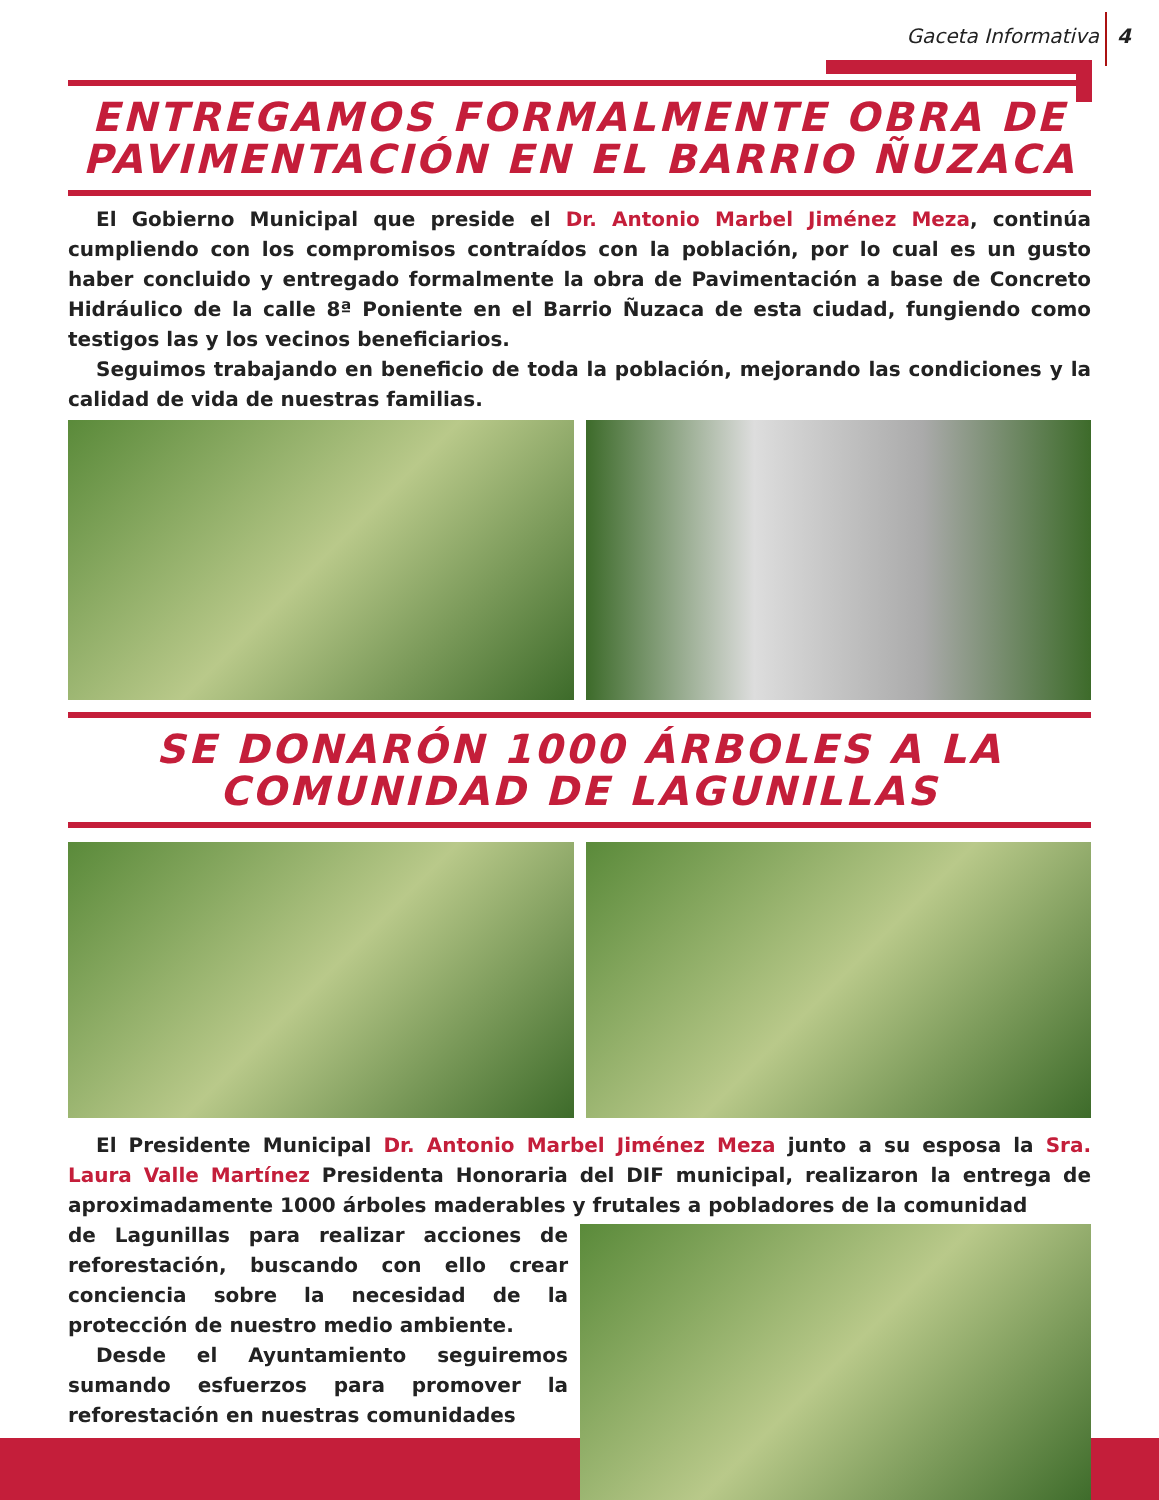Gaceta Informativa 4
ENTREGAMOS FORMALMENTE OBRA DE PAVIMENTACIÓN EN EL BARRIO ÑUZACA
El Gobierno Municipal que preside el Dr. Antonio Marbel Jiménez Meza, continúa cumpliendo con los compromisos contraídos con la población, por lo cual es un gusto haber concluido y entregado formalmente la obra de Pavimentación a base de Concreto Hidráulico de la calle 8ª Poniente en el Barrio Ñuzaca de esta ciudad, fungiendo como testigos las y los vecinos beneficiarios.
Seguimos trabajando en beneficio de toda la población, mejorando las condiciones y la calidad de vida de nuestras familias.
SE DONARÓN 1000 ÁRBOLES A LA COMUNIDAD DE LAGUNILLAS
El Presidente Municipal Dr. Antonio Marbel Jiménez Meza junto a su esposa la Sra. Laura Valle Martínez Presidenta Honoraria del DIF municipal, realizaron la entrega de aproximadamente 1000 árboles maderables y frutales a pobladores de la comunidad
de Lagunillas para realizar acciones de reforestación, buscando con ello crear conciencia sobre la necesidad de la protección de nuestro medio ambiente.
Desde el Ayuntamiento seguiremos sumando esfuerzos para promover la reforestación en nuestras comunidades